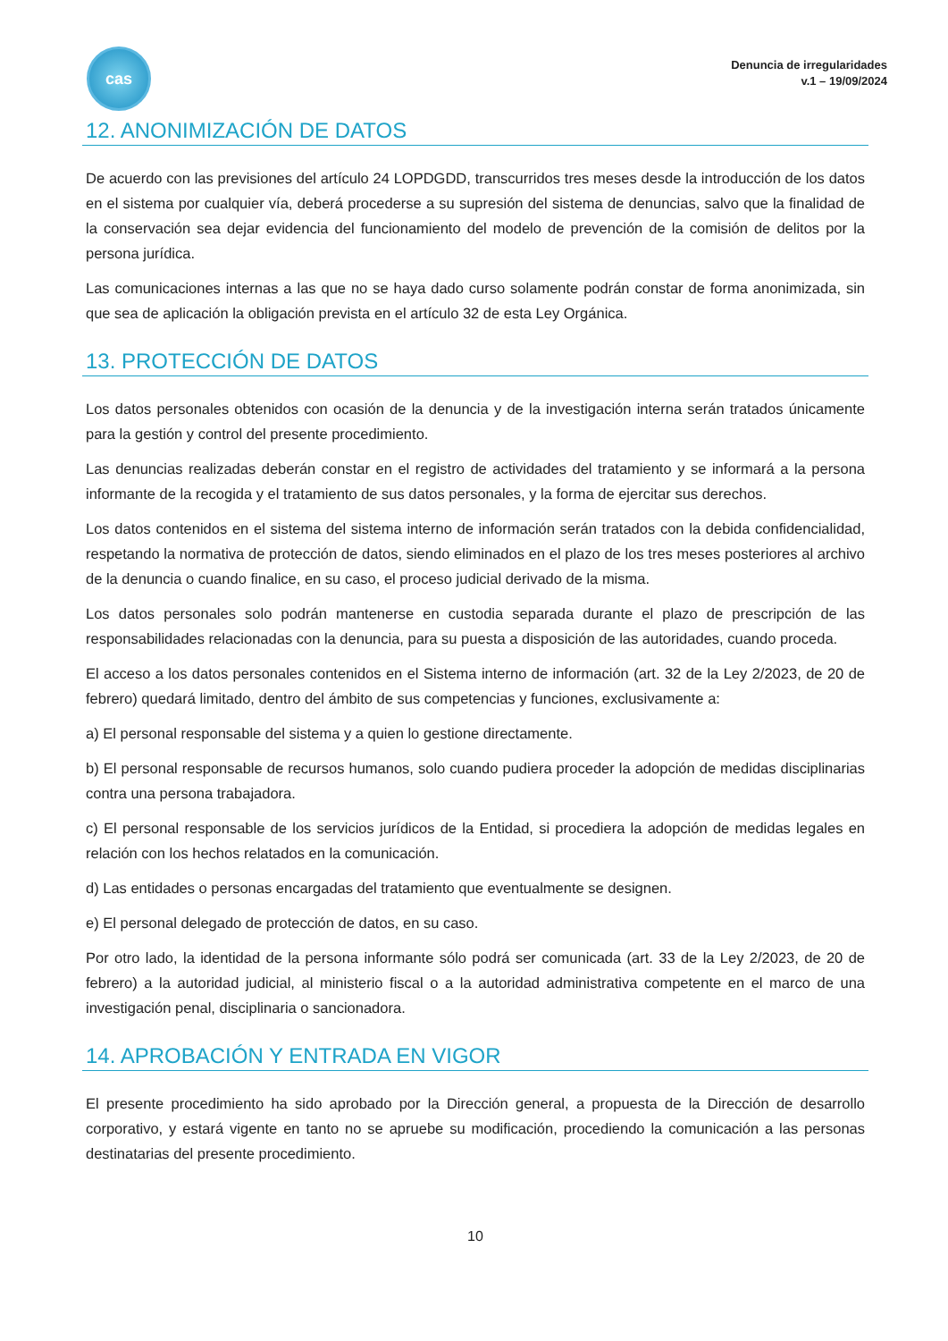cas
Denuncia de irregularidades
v.1 – 19/09/2024
12. ANONIMIZACIÓN DE DATOS
De acuerdo con las previsiones del artículo 24 LOPDGDD, transcurridos tres meses desde la introducción de los datos en el sistema por cualquier vía, deberá procederse a su supresión del sistema de denuncias, salvo que la finalidad de la conservación sea dejar evidencia del funcionamiento del modelo de prevención de la comisión de delitos por la persona jurídica.
Las comunicaciones internas a las que no se haya dado curso solamente podrán constar de forma anonimizada, sin que sea de aplicación la obligación prevista en el artículo 32 de esta Ley Orgánica.
13. PROTECCIÓN DE DATOS
Los datos personales obtenidos con ocasión de la denuncia y de la investigación interna serán tratados únicamente para la gestión y control del presente procedimiento.
Las denuncias realizadas deberán constar en el registro de actividades del tratamiento y se informará a la persona informante de la recogida y el tratamiento de sus datos personales, y la forma de ejercitar sus derechos.
Los datos contenidos en el sistema del sistema interno de información serán tratados con la debida confidencialidad, respetando la normativa de protección de datos, siendo eliminados en el plazo de los tres meses posteriores al archivo de la denuncia o cuando finalice, en su caso, el proceso judicial derivado de la misma.
Los datos personales solo podrán mantenerse en custodia separada durante el plazo de prescripción de las responsabilidades relacionadas con la denuncia, para su puesta a disposición de las autoridades, cuando proceda.
El acceso a los datos personales contenidos en el Sistema interno de información (art. 32 de la Ley 2/2023, de 20 de febrero) quedará limitado, dentro del ámbito de sus competencias y funciones, exclusivamente a:
a) El personal responsable del sistema y a quien lo gestione directamente.
b) El personal responsable de recursos humanos, solo cuando pudiera proceder la adopción de medidas disciplinarias contra una persona trabajadora.
c) El personal responsable de los servicios jurídicos de la Entidad, si procediera la adopción de medidas legales en relación con los hechos relatados en la comunicación.
d) Las entidades o personas encargadas del tratamiento que eventualmente se designen.
e) El personal delegado de protección de datos, en su caso.
Por otro lado, la identidad de la persona informante sólo podrá ser comunicada (art. 33 de la Ley 2/2023, de 20 de febrero) a la autoridad judicial, al ministerio fiscal o a la autoridad administrativa competente en el marco de una investigación penal, disciplinaria o sancionadora.
14. APROBACIÓN Y ENTRADA EN VIGOR
El presente procedimiento ha sido aprobado por la Dirección general, a propuesta de la Dirección de desarrollo corporativo, y estará vigente en tanto no se apruebe su modificación, procediendo la comunicación a las personas destinatarias del presente procedimiento.
10